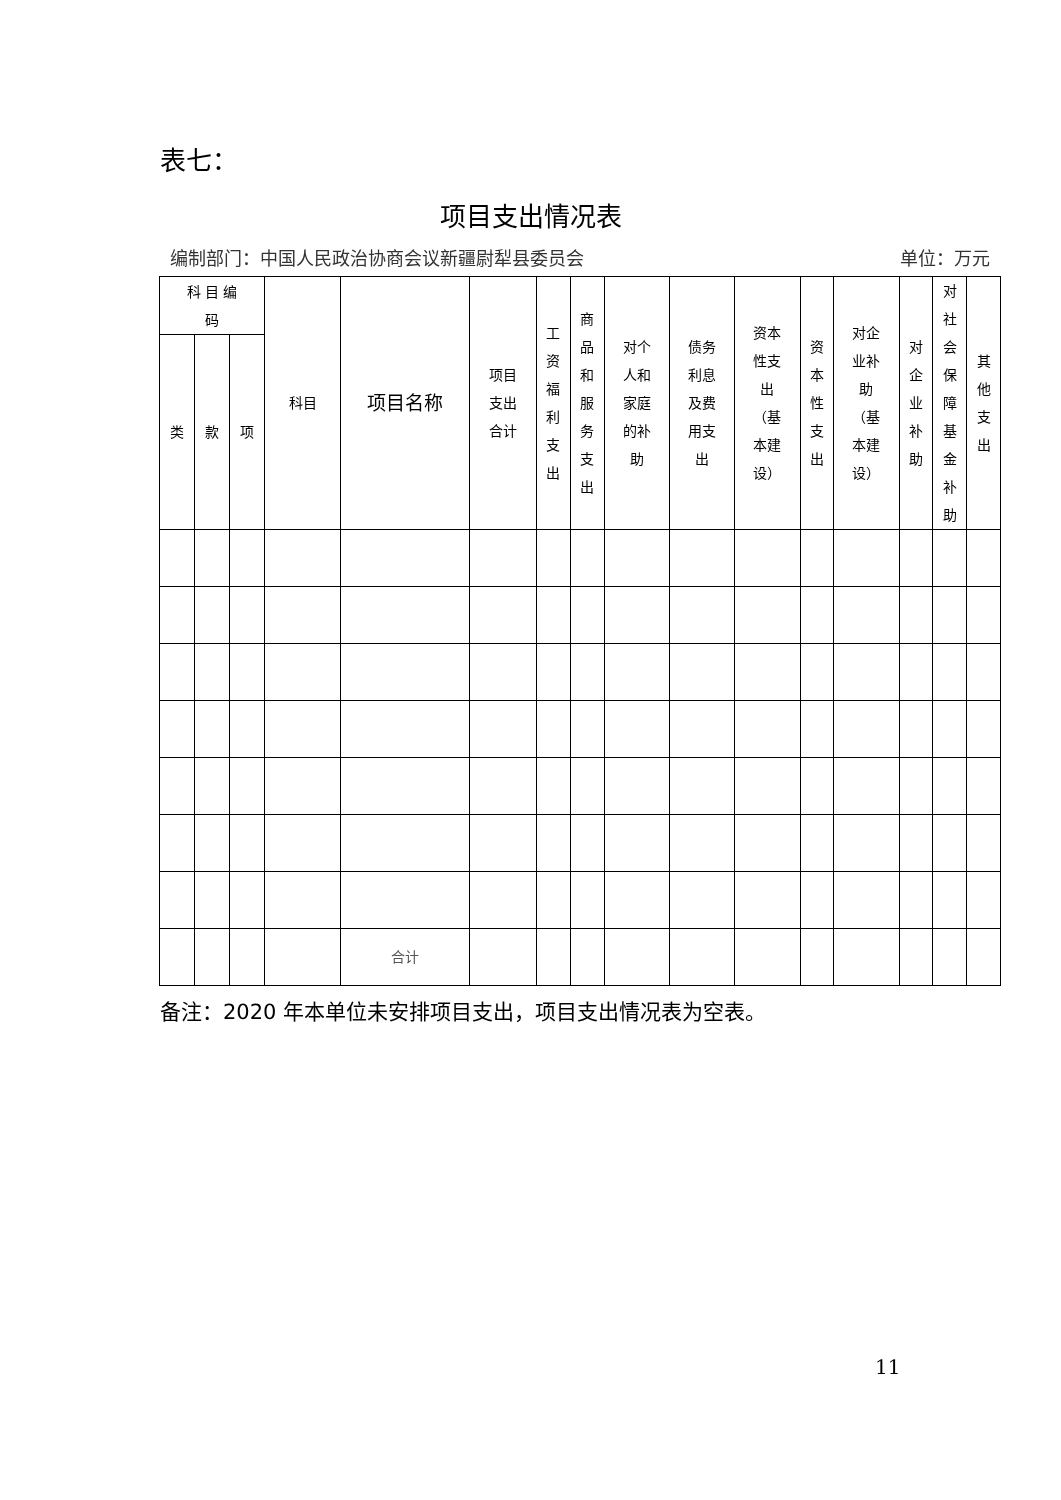表七：
项目支出情况表
编制部门：中国人民政治协商会议新疆尉犁县委员会 单位：万元
| 科 目 编 码 | | | 科目 | 项目名称 | 项目 支出 合计 | 工 资 福 利 支 出 | 商 品 和 服 务 支 出 | 对个 人和 家庭 的补 助 | 债务 利息 及费 用支 出 | 资本 性支 出 （基 本建 设） | 资 本 性 支 出 | 对企 业补 助 （基 本建 设） | 对 企 业 补 助 | 对 社 会 保 障 基 金 补 助 | 其 他 支 出 |
| --- | --- | --- | --- | --- | --- | --- | --- | --- | --- | --- | --- | --- | --- | --- | --- |
| 类 | 款 | 项 | | | | | | | | | | | | | |
| | | | | 合计 | | | | | | | | | | | |
备注：2020 年本单位未安排项目支出，项目支出情况表为空表。
11